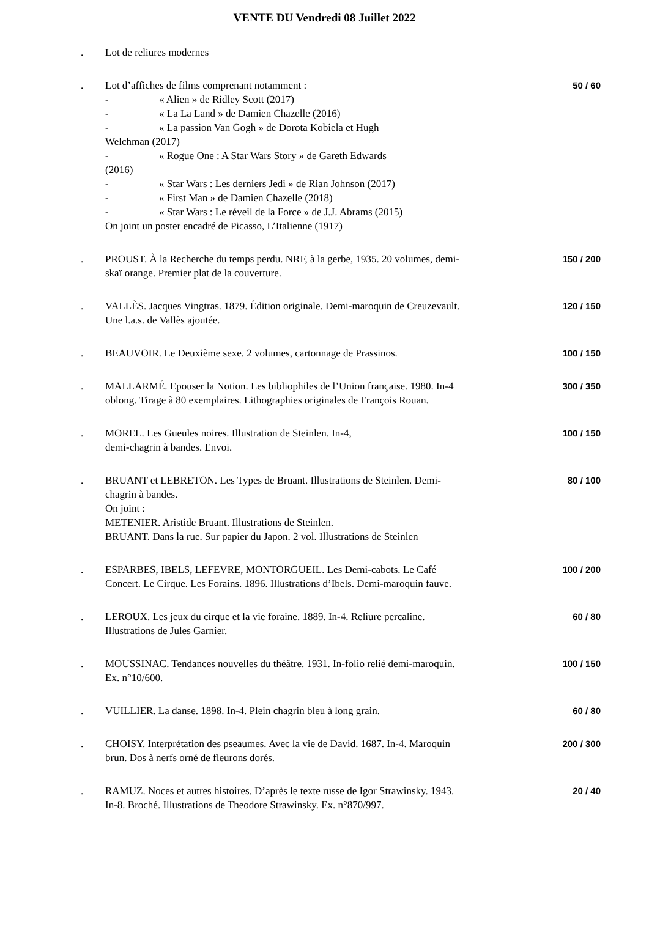VENTE DU Vendredi 08 Juillet 2022
. Lot de reliures modernes
. Lot d’affiches de films comprenant notamment :
- « Alien » de Ridley Scott (2017)
- « La La Land » de Damien Chazelle (2016)
- « La passion Van Gogh » de Dorota Kobiela et Hugh
Welchman (2017)
- « Rogue One : A Star Wars Story » de Gareth Edwards
(2016)
- « Star Wars : Les derniers Jedi » de Rian Johnson (2017)
- « First Man » de Damien Chazelle (2018)
- « Star Wars : Le réveil de la Force » de J.J. Abrams (2015)
On joint un poster encadré de Picasso, L’Italienne (1917)
50 / 60
. PROUST. À la Recherche du temps perdu. NRF, à la gerbe, 1935. 20 volumes, demi-skaï orange. Premier plat de la couverture.
150 / 200
. VALLÈS. Jacques Vingtras. 1879. Édition originale. Demi-maroquin de Creuzevault.
Une l.a.s. de Vallès ajoutée.
120 / 150
. BEAUVOIR. Le Deuxième sexe. 2 volumes, cartonnage de Prassinos.
100 / 150
. MALLARMÉ. Epouser la Notion. Les bibliophiles de l’Union française. 1980. In-4 oblong. Tirage à 80 exemplaires. Lithographies originales de François Rouan.
300 / 350
. MOREL. Les Gueules noires. Illustration de Steinlen. In-4,
demi-chagrin à bandes. Envoi.
100 / 150
. BRUANT et LEBRETON. Les Types de Bruant. Illustrations de Steinlen. Demi-chagrin à bandes.
On joint :
METENIER. Aristide Bruant. Illustrations de Steinlen.
BRUANT. Dans la rue. Sur papier du Japon. 2 vol. Illustrations de Steinlen
80 / 100
. ESPARBES, IBELS, LEFEVRE, MONTORGUEIL. Les Demi-cabots. Le Café Concert. Le Cirque. Les Forains. 1896. Illustrations d’Ibels. Demi-maroquin fauve.
100 / 200
. LEROUX. Les jeux du cirque et la vie foraine. 1889. In-4. Reliure percaline. Illustrations de Jules Garnier.
60 / 80
. MOUSSINAC. Tendances nouvelles du théâtre. 1931. In-folio relié demi-maroquin. Ex. n°10/600.
100 / 150
. VUILLIER. La danse. 1898. In-4. Plein chagrin bleu à long grain.
60 / 80
. CHOISY. Interprétation des pseaumes. Avec la vie de David. 1687. In-4. Maroquin brun. Dos à nerfs orné de fleurons dorés.
200 / 300
. RAMUZ. Noces et autres histoires. D’après le texte russe de Igor Strawinsky. 1943. In-8. Broché. Illustrations de Theodore Strawinsky. Ex. n°870/997.
20 / 40